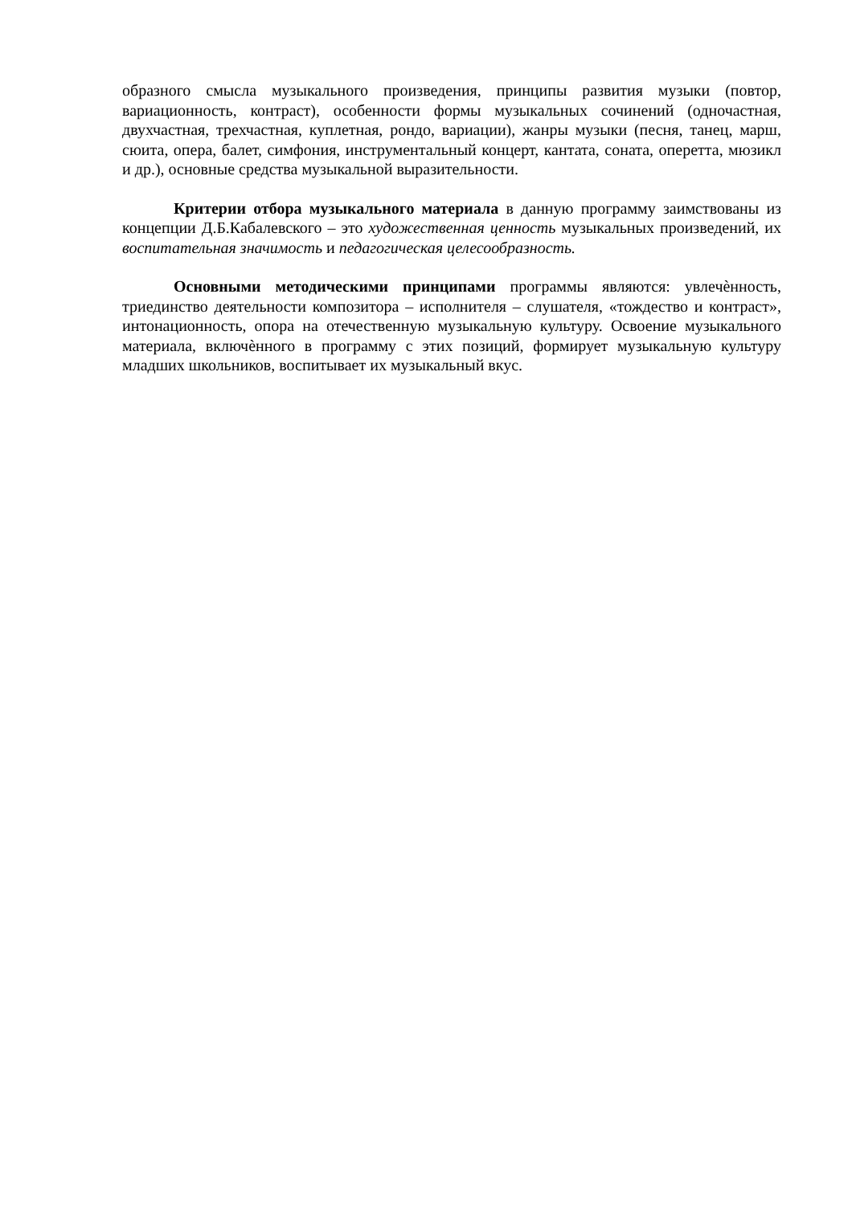образного смысла музыкального произведения, принципы развития музыки (повтор, вариационность, контраст), особенности формы музыкальных сочинений (одночастная, двухчастная, трехчастная, куплетная, рондо, вариации), жанры музыки (песня, танец, марш, сюита, опера, балет, симфония, инструментальный концерт, кантата, соната, оперетта, мюзикл и др.), основные средства музыкальной выразительности.
Критерии отбора музыкального материала в данную программу заимствованы из концепции Д.Б.Кабалевского – это художественная ценность музыкальных произведений, их воспитательная значимость и педагогическая целесообразность.
Основными методическими принципами программы являются: увлечѐнность, триединство деятельности композитора – исполнителя – слушателя, «тождество и контраст», интонационность, опора на отечественную музыкальную культуру. Освоение музыкального материала, включѐнного в программу с этих позиций, формирует музыкальную культуру младших школьников, воспитывает их музыкальный вкус.